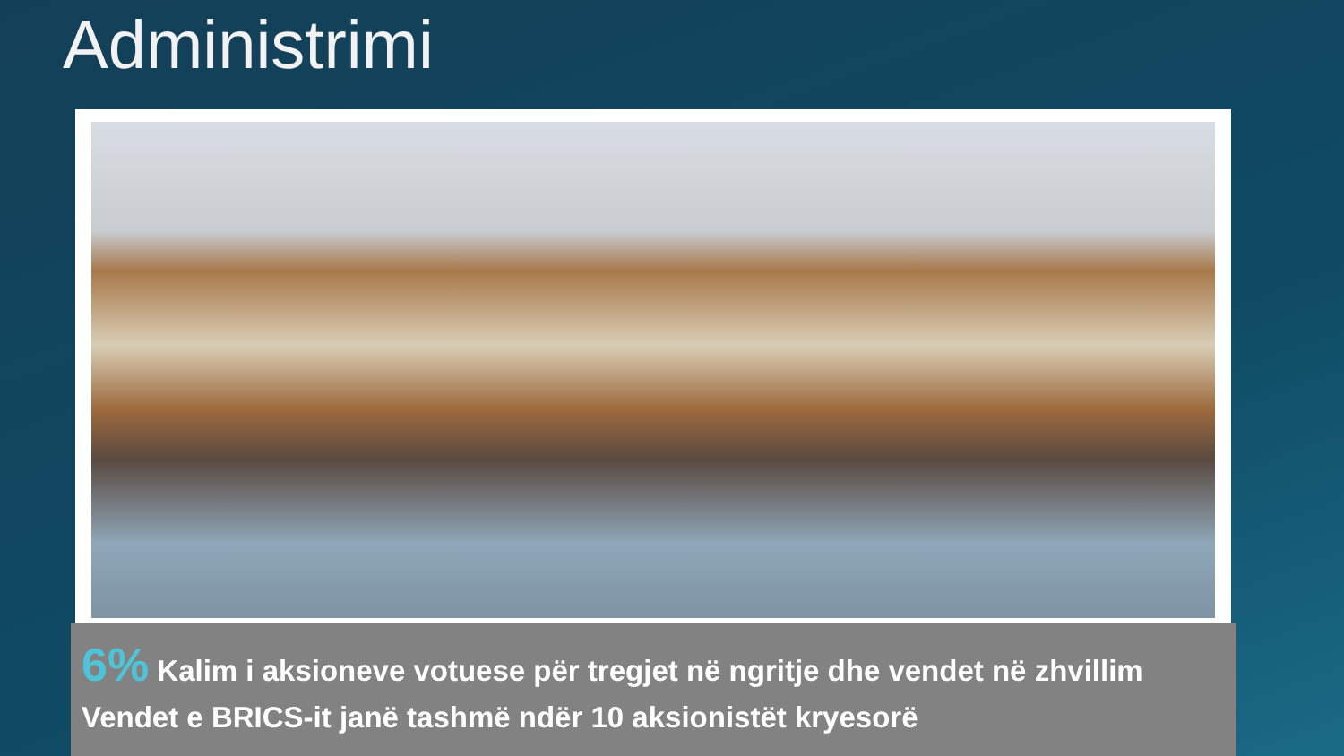Administrimi
6% Kalim i aksioneve votuese për tregjet në ngritje dhe vendet në zhvillim
Vendet e BRICS-it janë tashmë ndër 10 aksionistët kryesorë